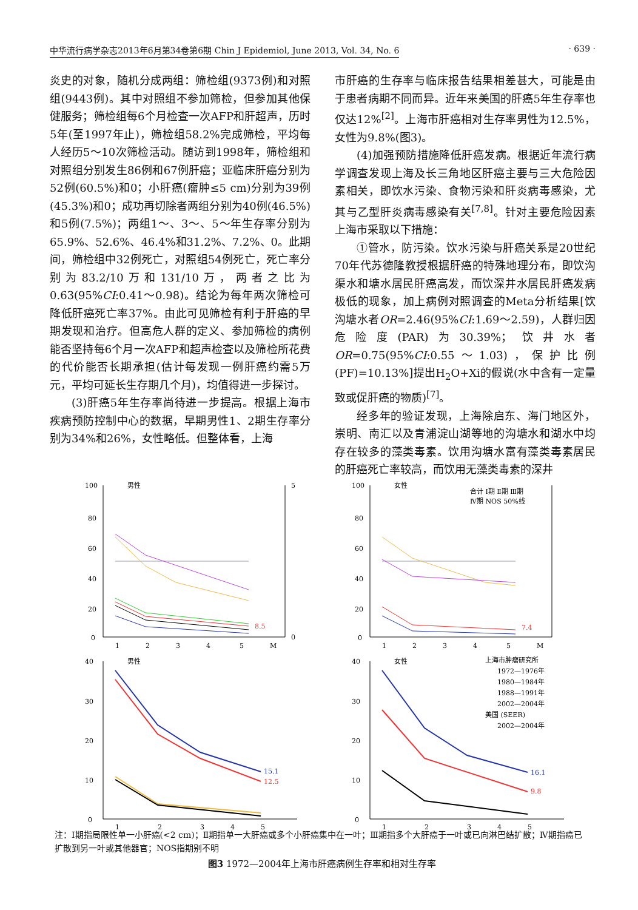中华流行病学杂志2013年6月第34卷第6期 Chin J Epidemiol, June 2013, Vol. 34, No. 6 · 639 ·
炎史的对象，随机分成两组：筛检组(9373例)和对照组(9443例)。其中对照组不参加筛检，但参加其他保健服务；筛检组每6个月检查一次AFP和肝超声，历时5年(至1997年止)，筛检组58.2%完成筛检，平均每人经历5～10次筛检活动。随访到1998年，筛检组和对照组分别发生86例和67例肝癌；亚临床肝癌分别为52例(60.5%)和0；小肝癌(瘤肿≤5 cm)分别为39例(45.3%)和0；成功再切除者两组分别为40例(46.5%)和5例(7.5%)；两组1～、3～、5～年生存率分别为65.9%、52.6%、46.4%和31.2%、7.2%、0。此期间，筛检组中32例死亡，对照组54例死亡，死亡率分别为83.2/10万和131/10万，两者之比为0.63(95%CI:0.41～0.98)。结论为每年两次筛检可降低肝癌死亡率37%。由此可见筛检有利于肝癌的早期发现和治疗。但高危人群的定义、参加筛检的病例能否坚持每6个月一次AFP和超声检查以及筛检所花费的代价能否长期承担(估计每发现一例肝癌约需5万元，平均可延长生存期几个月)，均值得进一步探讨。
(3)肝癌5年生存率尚待进一步提高。根据上海市疾病预防控制中心的数据，早期男性1、2期生存率分别为34%和26%，女性略低。但整体看，上海
市肝癌的生存率与临床报告结果相差甚大，可能是由于患者病期不同而异。近年来美国的肝癌5年生存率也仅达12%<sup>[2]</sup>。上海市肝癌相对生存率男性为12.5%，女性为9.8%(图3)。
(4)加强预防措施降低肝癌发病。根据近年流行病学调查发现上海及长三角地区肝癌主要与三大危险因素相关，即饮水污染、食物污染和肝炎病毒感染，尤其与乙型肝炎病毒感染有关<sup>[7,8]</sup>。针对主要危险因素上海市采取以下措施：
①管水，防污染。饮水污染与肝癌关系是20世纪70年代苏德隆教授根据肝癌的特殊地理分布，即饮沟渠水和塘水居民肝癌高发，而饮深井水居民肝癌发病极低的现象，加上病例对照调查的Meta分析结果[饮沟塘水者OR=2.46(95%CI:1.69～2.59)，人群归因危险度(PAR)为30.39%；饮井水者OR=0.75(95%CI:0.55～1.03)，保护比例(PF)=10.13%]提出H<sub>2</sub>O+Xi的假说(水中含有一定量致或促肝癌的物质)<sup>[7]</sup>。
经多年的验证发现，上海除启东、海门地区外，崇明、南汇以及青浦淀山湖等地的沟塘水和湖水中均存在较多的藻类毒素。饮用沟塘水富有藻类毒素居民的肝癌死亡率较高，而饮用无藻类毒素的深井
男性
100
80
60
40
20
0
8.5
1
2
3
4
5
M
5
0
女性
100
80
60
40
20
0
合计 Ⅰ期 Ⅱ期 Ⅲ期
Ⅳ期 NOS 50%线
7.4
1
2
3
4
5
M
男性
40
30
20
10
0
15.1
12.5
1
2
3
4
5
女性
40
30
20
10
0
上海市肿瘤研究所
1972—1976年
1980—1984年
1988—1991年
2002—2004年
美国 (SEER)
2002—2004年
16.1
9.8
1
2
3
4
5
注：Ⅰ期指局限性单一小肝癌(<2 cm)；Ⅱ期指单一大肝癌或多个小肝癌集中在一叶；Ⅲ期指多个大肝癌于一叶或已向淋巴结扩散；Ⅳ期指癌已扩散到另一叶或其他器官；NOS指期别不明
图3 1972—2004年上海市肝癌病例生存率和相对生存率